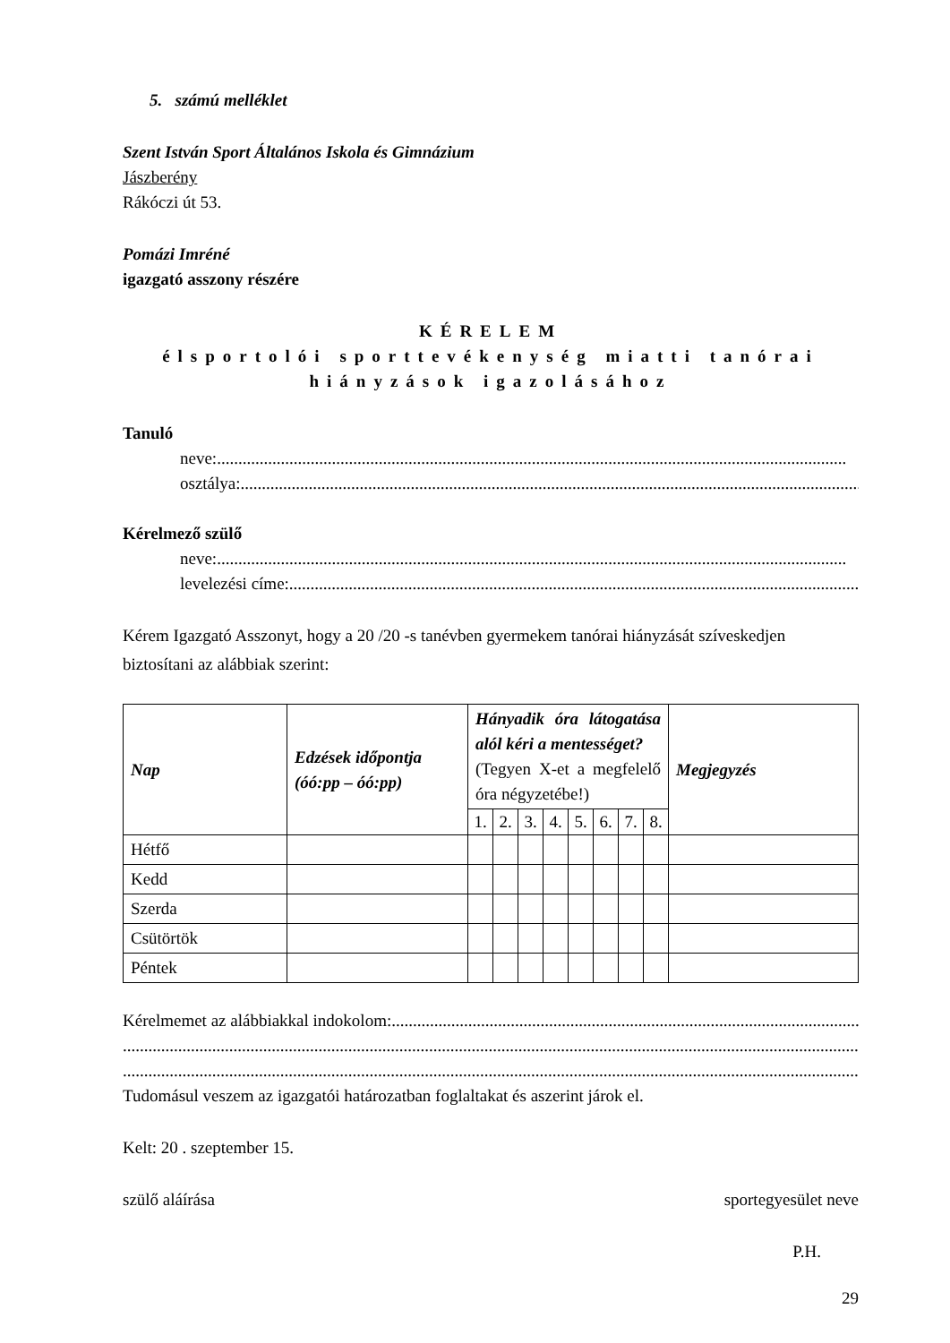5. számú melléklet
Szent István Sport Általános Iskola és Gimnázium
Jászberény
Rákóczi út 53.
Pomázi Imréné
igazgató asszony részére
KÉRELEM
élsportolói sporttevékenység miatti tanórai
hiányzások igazolásához
Tanuló
neve:....................................................................................................................................................
osztálya:....................................................................................................................................................
Kérelmező szülő
neve:....................................................................................................................................................
levelezési címe:....................................................................................................................................................
Kérem Igazgató Asszonyt, hogy a 20 /20 -s tanévben gyermekem tanórai hiányzását szíveskedjen biztosítani az alábbiak szerint:
| Nap | Edzések időpontja (óó:pp – óó:pp) | Hányadik óra látogatása alól kéri a mentességet? (Tegyen X-et a megfelelő óra négyzetébe!) | | | | | | | | Megjegyzés |
| --- | --- | --- | --- | --- | --- | --- | --- | --- | --- | --- |
| | | 1. | 2. | 3. | 4. | 5. | 6. | 7. | 8. | |
| Hétfő | | | | | | | | | | |
| Kedd | | | | | | | | | | |
| Szerda | | | | | | | | | | |
| Csütörtök | | | | | | | | | | |
| Péntek | | | | | | | | | | |
Kérelmemet az alábbiakkal indokolom:....................................................................................................................................................
..........................................................................................................................................................................................................
..........................................................................................................................................................................................................
Tudomásul veszem az igazgatói határozatban foglaltakat és aszerint járok el.
Kelt: 20 . szeptember 15.
szülő aláírása sportegyesület neve
P.H.
29